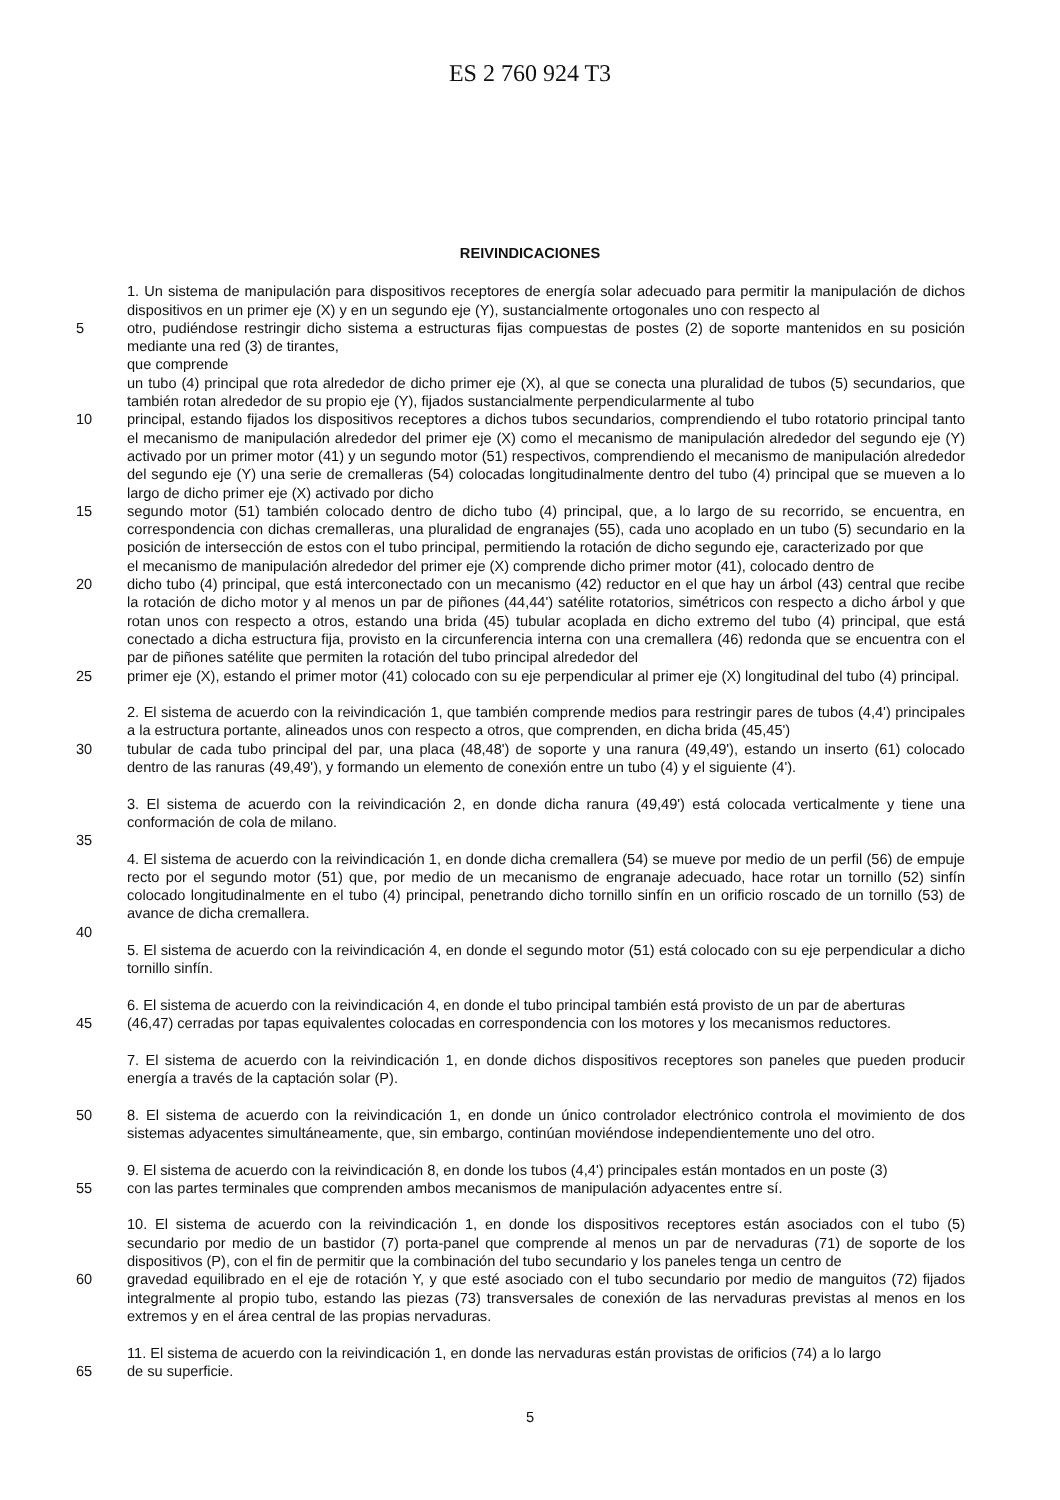ES 2 760 924 T3
REIVINDICACIONES
1. Un sistema de manipulación para dispositivos receptores de energía solar adecuado para permitir la manipulación de dichos dispositivos en un primer eje (X) y en un segundo eje (Y), sustancialmente ortogonales uno con respecto al
5 otro, pudiéndose restringir dicho sistema a estructuras fijas compuestas de postes (2) de soporte mantenidos en su posición mediante una red (3) de tirantes,
que comprende
un tubo (4) principal que rota alrededor de dicho primer eje (X), al que se conecta una pluralidad de tubos (5) secundarios, que también rotan alrededor de su propio eje (Y), fijados sustancialmente perpendicularmente al tubo
10 principal, estando fijados los dispositivos receptores a dichos tubos secundarios, comprendiendo el tubo rotatorio principal tanto el mecanismo de manipulación alrededor del primer eje (X) como el mecanismo de manipulación alrededor del segundo eje (Y) activado por un primer motor (41) y un segundo motor (51) respectivos, comprendiendo el mecanismo de manipulación alrededor del segundo eje (Y) una serie de cremalleras (54) colocadas longitudinalmente dentro del tubo (4) principal que se mueven a lo largo de dicho primer eje (X) activado por dicho
15 segundo motor (51) también colocado dentro de dicho tubo (4) principal, que, a lo largo de su recorrido, se encuentra, en correspondencia con dichas cremalleras, una pluralidad de engranajes (55), cada uno acoplado en un tubo (5) secundario en la posición de intersección de estos con el tubo principal, permitiendo la rotación de dicho segundo eje, caracterizado por que
el mecanismo de manipulación alrededor del primer eje (X) comprende dicho primer motor (41), colocado dentro de
20 dicho tubo (4) principal, que está interconectado con un mecanismo (42) reductor en el que hay un árbol (43) central que recibe la rotación de dicho motor y al menos un par de piñones (44,44') satélite rotatorios, simétricos con respecto a dicho árbol y que rotan unos con respecto a otros, estando una brida (45) tubular acoplada en dicho extremo del tubo (4) principal, que está conectado a dicha estructura fija, provisto en la circunferencia interna con una cremallera (46) redonda que se encuentra con el par de piñones satélite que permiten la rotación del tubo principal alrededor del
25 primer eje (X), estando el primer motor (41) colocado con su eje perpendicular al primer eje (X) longitudinal del tubo (4) principal.
2. El sistema de acuerdo con la reivindicación 1, que también comprende medios para restringir pares de tubos (4,4') principales a la estructura portante, alineados unos con respecto a otros, que comprenden, en dicha brida (45,45')
30 tubular de cada tubo principal del par, una placa (48,48') de soporte y una ranura (49,49'), estando un inserto (61) colocado dentro de las ranuras (49,49'), y formando un elemento de conexión entre un tubo (4) y el siguiente (4').
3. El sistema de acuerdo con la reivindicación 2, en donde dicha ranura (49,49') está colocada verticalmente y tiene una conformación de cola de milano.
35
4. El sistema de acuerdo con la reivindicación 1, en donde dicha cremallera (54) se mueve por medio de un perfil (56) de empuje recto por el segundo motor (51) que, por medio de un mecanismo de engranaje adecuado, hace rotar un tornillo (52) sinfín colocado longitudinalmente en el tubo (4) principal, penetrando dicho tornillo sinfín en un orificio roscado de un tornillo (53) de avance de dicha cremallera.
40
5. El sistema de acuerdo con la reivindicación 4, en donde el segundo motor (51) está colocado con su eje perpendicular a dicho tornillo sinfín.
6. El sistema de acuerdo con la reivindicación 4, en donde el tubo principal también está provisto de un par de aberturas
45 (46,47) cerradas por tapas equivalentes colocadas en correspondencia con los motores y los mecanismos reductores.
7. El sistema de acuerdo con la reivindicación 1, en donde dichos dispositivos receptores son paneles que pueden producir energía a través de la captación solar (P).
50 8. El sistema de acuerdo con la reivindicación 1, en donde un único controlador electrónico controla el movimiento de dos sistemas adyacentes simultáneamente, que, sin embargo, continúan moviéndose independientemente uno del otro.
9. El sistema de acuerdo con la reivindicación 8, en donde los tubos (4,4') principales están montados en un poste (3)
55 con las partes terminales que comprenden ambos mecanismos de manipulación adyacentes entre sí.
10. El sistema de acuerdo con la reivindicación 1, en donde los dispositivos receptores están asociados con el tubo (5) secundario por medio de un bastidor (7) porta-panel que comprende al menos un par de nervaduras (71) de soporte de los dispositivos (P), con el fin de permitir que la combinación del tubo secundario y los paneles tenga un centro de
60 gravedad equilibrado en el eje de rotación Y, y que esté asociado con el tubo secundario por medio de manguitos (72) fijados integralmente al propio tubo, estando las piezas (73) transversales de conexión de las nervaduras previstas al menos en los extremos y en el área central de las propias nervaduras.
11. El sistema de acuerdo con la reivindicación 1, en donde las nervaduras están provistas de orificios (74) a lo largo
65 de su superficie.
5